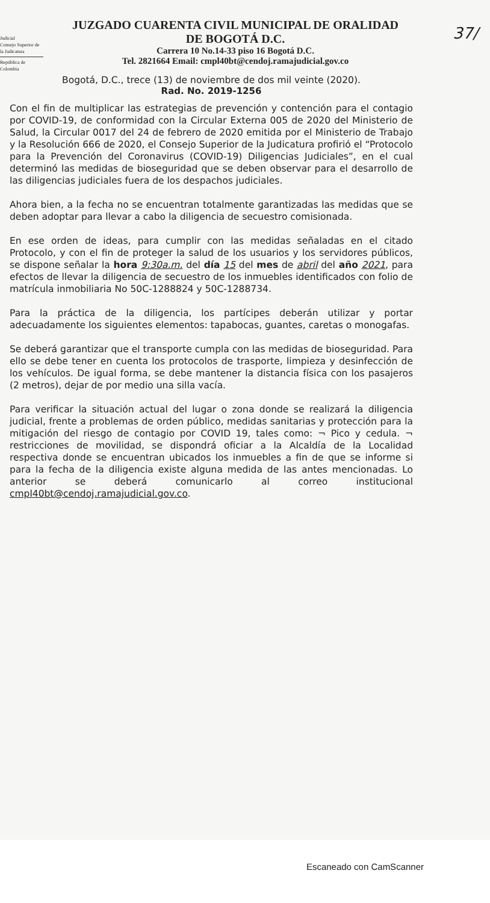Judicial
Consejo Superior de la Judicatura
República de Colombia
37/
JUZGADO CUARENTA CIVIL MUNICIPAL DE ORALIDAD
DE BOGOTÁ D.C.
Carrera 10 No.14-33 piso 16 Bogotá D.C.
Tel. 2821664 Email: cmpl40bt@cendoj.ramajudicial.gov.co
Bogotá, D.C., trece (13) de noviembre de dos mil veinte (2020).
Rad. No. 2019-1256
Con el fin de multiplicar las estrategias de prevención y contención para el contagio por COVID-19, de conformidad con la Circular Externa 005 de 2020 del Ministerio de Salud, la Circular 0017 del 24 de febrero de 2020 emitida por el Ministerio de Trabajo y la Resolución 666 de 2020, el Consejo Superior de la Judicatura profirió el “Protocolo para la Prevención del Coronavirus (COVID-19) Diligencias Judiciales”, en el cual determinó las medidas de bioseguridad que se deben observar para el desarrollo de las diligencias judiciales fuera de los despachos judiciales.
Ahora bien, a la fecha no se encuentran totalmente garantizadas las medidas que se deben adoptar para llevar a cabo la diligencia de secuestro comisionada.
En ese orden de ideas, para cumplir con las medidas señaladas en el citado Protocolo, y con el fin de proteger la salud de los usuarios y los servidores públicos, se dispone señalar la hora 9:30a.m. del día 15 del mes de abril del año 2021, para efectos de llevar la diligencia de secuestro de los inmuebles identificados con folio de matrícula inmobiliaria No 50C-1288824 y 50C-1288734.
Para la práctica de la diligencia, los partícipes deberán utilizar y portar adecuadamente los siguientes elementos: tapabocas, guantes, caretas o monogafas.
Se deberá garantizar que el transporte cumpla con las medidas de bioseguridad. Para ello se debe tener en cuenta los protocolos de trasporte, limpieza y desinfección de los vehículos. De igual forma, se debe mantener la distancia física con los pasajeros (2 metros), dejar de por medio una silla vacía.
Para verificar la situación actual del lugar o zona donde se realizará la diligencia judicial, frente a problemas de orden público, medidas sanitarias y protección para la mitigación del riesgo de contagio por COVID 19, tales como: ¬ Pico y cedula. ¬ restricciones de movilidad, se dispondrá oficiar a la Alcaldía de la Localidad respectiva donde se encuentran ubicados los inmuebles a fin de que se informe si para la fecha de la diligencia existe alguna medida de las antes mencionadas. Lo anterior se deberá comunicarlo al correo institucional cmpl40bt@cendoj.ramajudicial.gov.co.
Escaneado con CamScanner